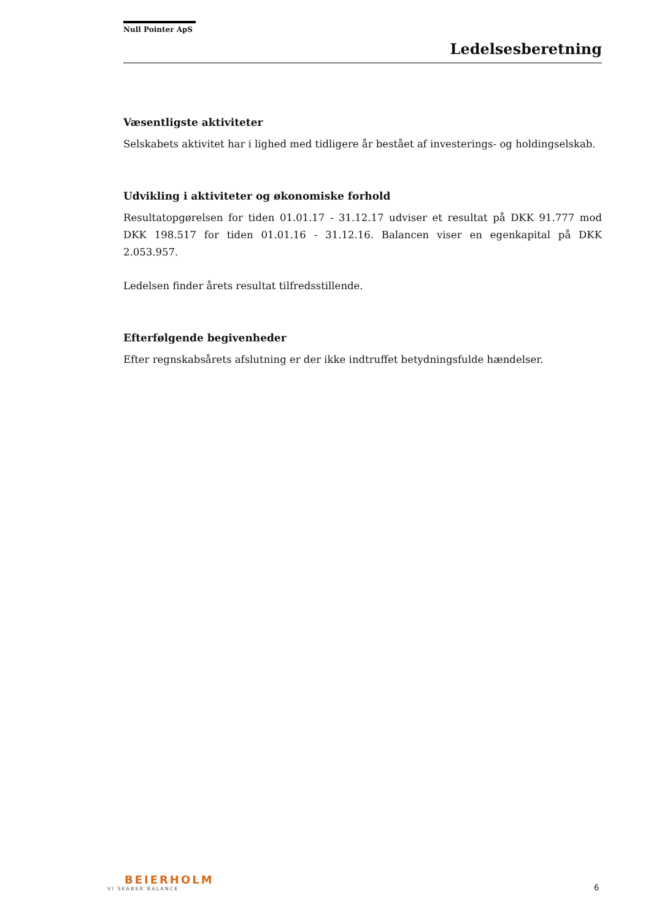Null Pointer ApS
Ledelsesberetning
Væsentligste aktiviteter
Selskabets aktivitet har i lighed med tidligere år bestået af investerings- og holdingselskab.
Udvikling i aktiviteter og økonomiske forhold
Resultatopgørelsen for tiden 01.01.17 - 31.12.17 udviser et resultat på DKK 91.777 mod DKK 198.517 for tiden 01.01.16 - 31.12.16. Balancen viser en egenkapital på DKK 2.053.957.
Ledelsen finder årets resultat tilfredsstillende.
Efterfølgende begivenheder
Efter regnskabsårets afslutning er der ikke indtruffet betydningsfulde hændelser.
BEIERHOLM
VI SKABER BALANCE
6